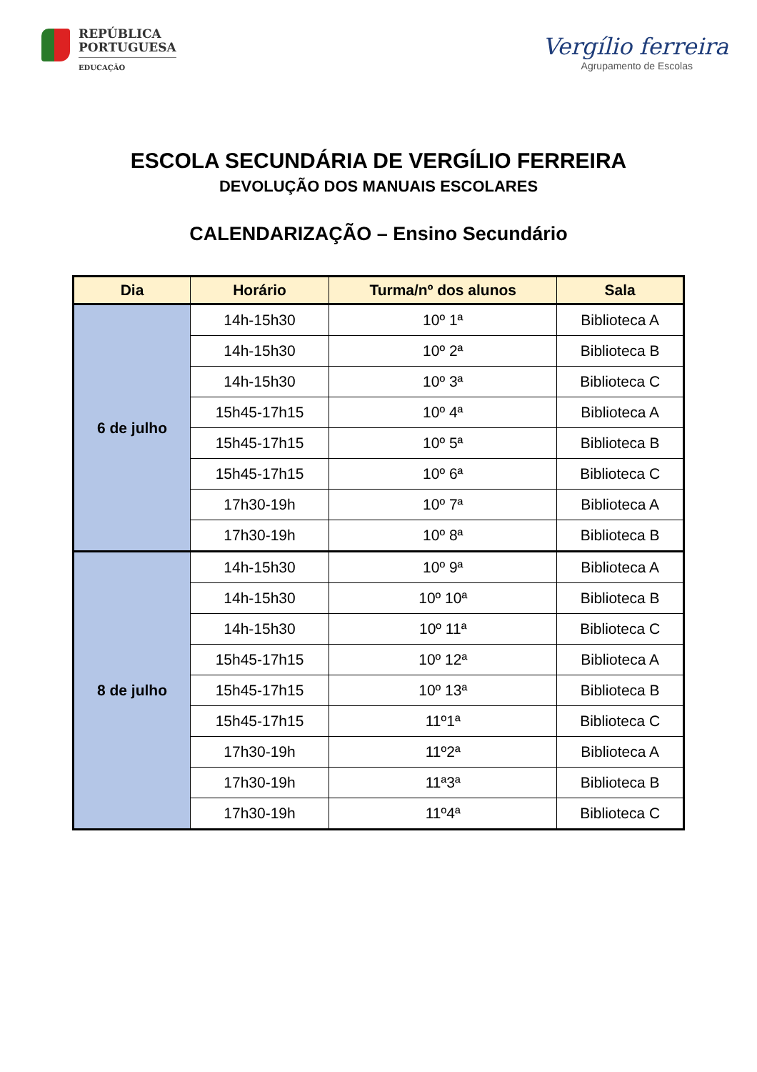REPÚBLICA
PORTUGUESA
EDUCAÇÃO
Vergílio ferreira
Agrupamento de Escolas
ESCOLA SECUNDÁRIA DE VERGÍLIO FERREIRA
DEVOLUÇÃO DOS MANUAIS ESCOLARES
CALENDARIZAÇÃO – Ensino Secundário
| Dia | Horário | Turma/nº dos alunos | Sala |
| --- | --- | --- | --- |
| 6 de julho | 14h-15h30 | 10º 1ª | Biblioteca A |
| | 14h-15h30 | 10º 2ª | Biblioteca B |
| | 14h-15h30 | 10º 3ª | Biblioteca C |
| | 15h45-17h15 | 10º 4ª | Biblioteca A |
| | 15h45-17h15 | 10º 5ª | Biblioteca B |
| | 15h45-17h15 | 10º 6ª | Biblioteca C |
| | 17h30-19h | 10º 7ª | Biblioteca A |
| | 17h30-19h | 10º 8ª | Biblioteca B |
| 8 de julho | 14h-15h30 | 10º 9ª | Biblioteca A |
| | 14h-15h30 | 10º 10ª | Biblioteca B |
| | 14h-15h30 | 10º 11ª | Biblioteca C |
| | 15h45-17h15 | 10º 12ª | Biblioteca A |
| | 15h45-17h15 | 10º 13ª | Biblioteca B |
| | 15h45-17h15 | 11º1ª | Biblioteca C |
| | 17h30-19h | 11º2ª | Biblioteca A |
| | 17h30-19h | 11ª3ª | Biblioteca B |
| | 17h30-19h | 11º4ª | Biblioteca C |